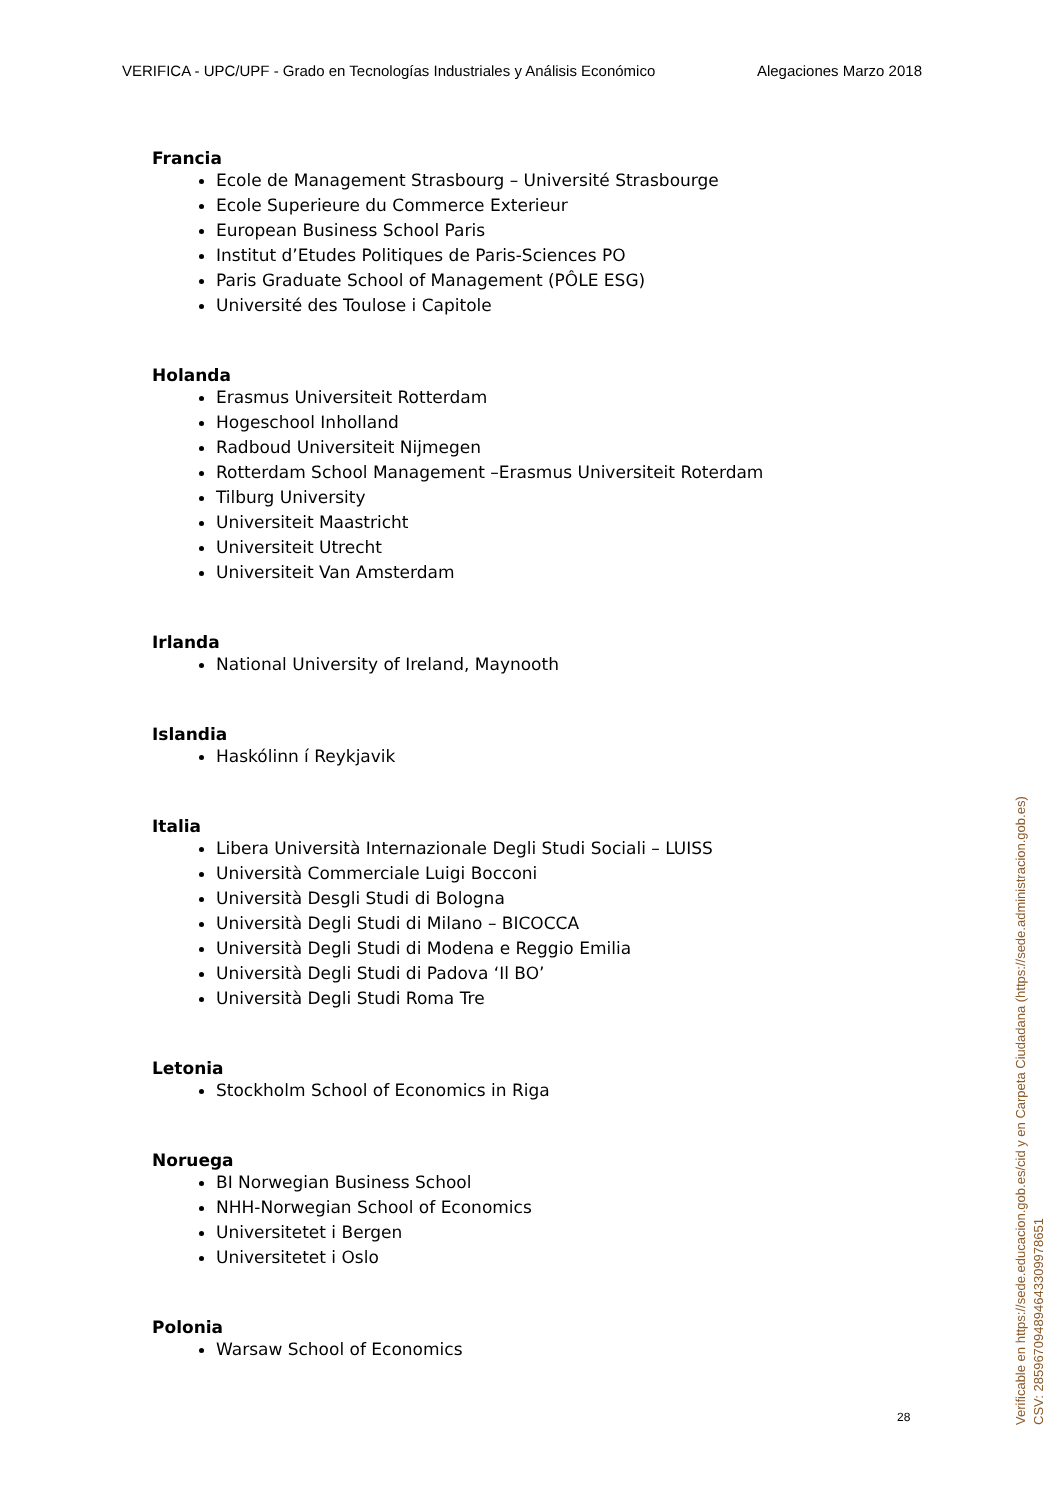VERIFICA - UPC/UPF - Grado en Tecnologías Industriales y Análisis Económico Alegaciones Marzo 2018
Francia
Ecole de Management Strasbourg – Université Strasbourge
Ecole Superieure du Commerce Exterieur
European Business School Paris
Institut d’Etudes Politiques de Paris-Sciences PO
Paris Graduate School of Management (PÔLE ESG)
Université des Toulose i Capitole
Holanda
Erasmus Universiteit Rotterdam
Hogeschool Inholland
Radboud Universiteit Nijmegen
Rotterdam School Management –Erasmus Universiteit Roterdam
Tilburg University
Universiteit Maastricht
Universiteit Utrecht
Universiteit Van Amsterdam
Irlanda
National University of Ireland, Maynooth
Islandia
Haskólinn í Reykjavik
Italia
Libera Università Internazionale Degli Studi Sociali – LUISS
Università Commerciale Luigi Bocconi
Università Desgli Studi di Bologna
Università Degli Studi di Milano – BICOCCA
Università Degli Studi di Modena e Reggio Emilia
Università Degli Studi di Padova ‘Il BO’
Università Degli Studi Roma Tre
Letonia
Stockholm School of Economics in Riga
Noruega
BI Norwegian Business School
NHH-Norwegian School of Economics
Universitetet i Bergen
Universitetet i Oslo
Polonia
Warsaw School of Economics
28
Verificable en https://sede.educacion.gob.es/cid y en Carpeta Ciudadana (https://sede.administracion.gob.es)
CSV: 285967094894643309978651